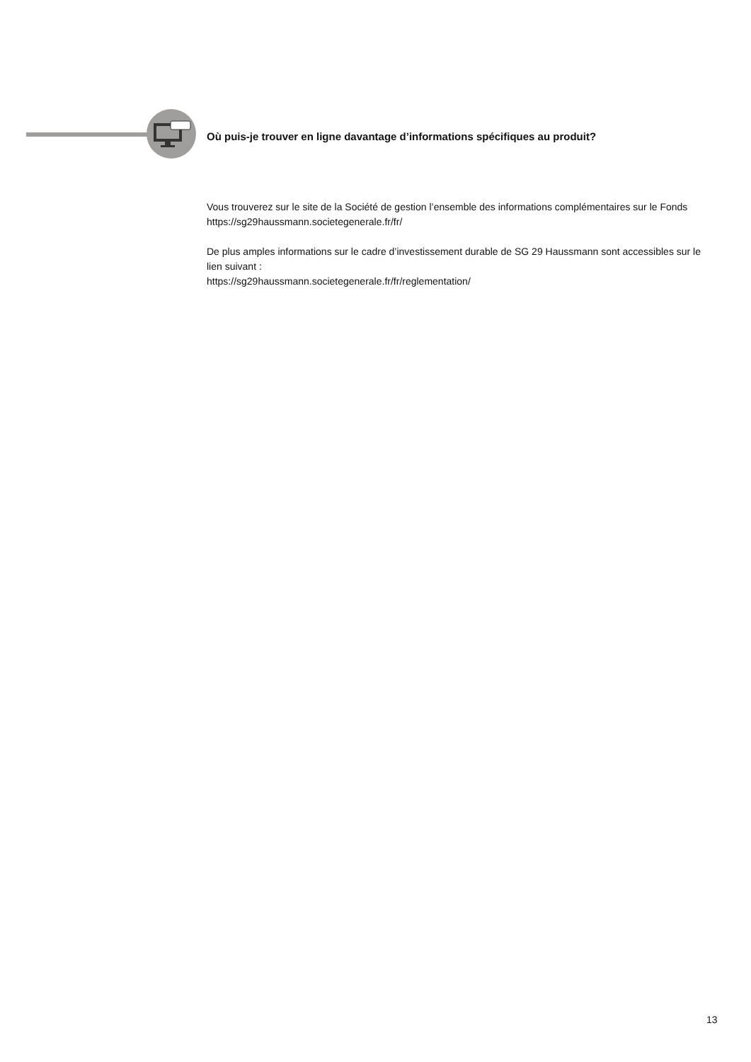Où puis-je trouver en ligne davantage d’informations spécifiques au produit?
Vous trouverez sur le site de la Société de gestion l’ensemble des informations complémentaires sur le Fonds https://sg29haussmann.societegenerale.fr/fr/
De plus amples informations sur le cadre d’investissement durable de SG 29 Haussmann sont accessibles sur le lien suivant :
https://sg29haussmann.societegenerale.fr/fr/reglementation/
13